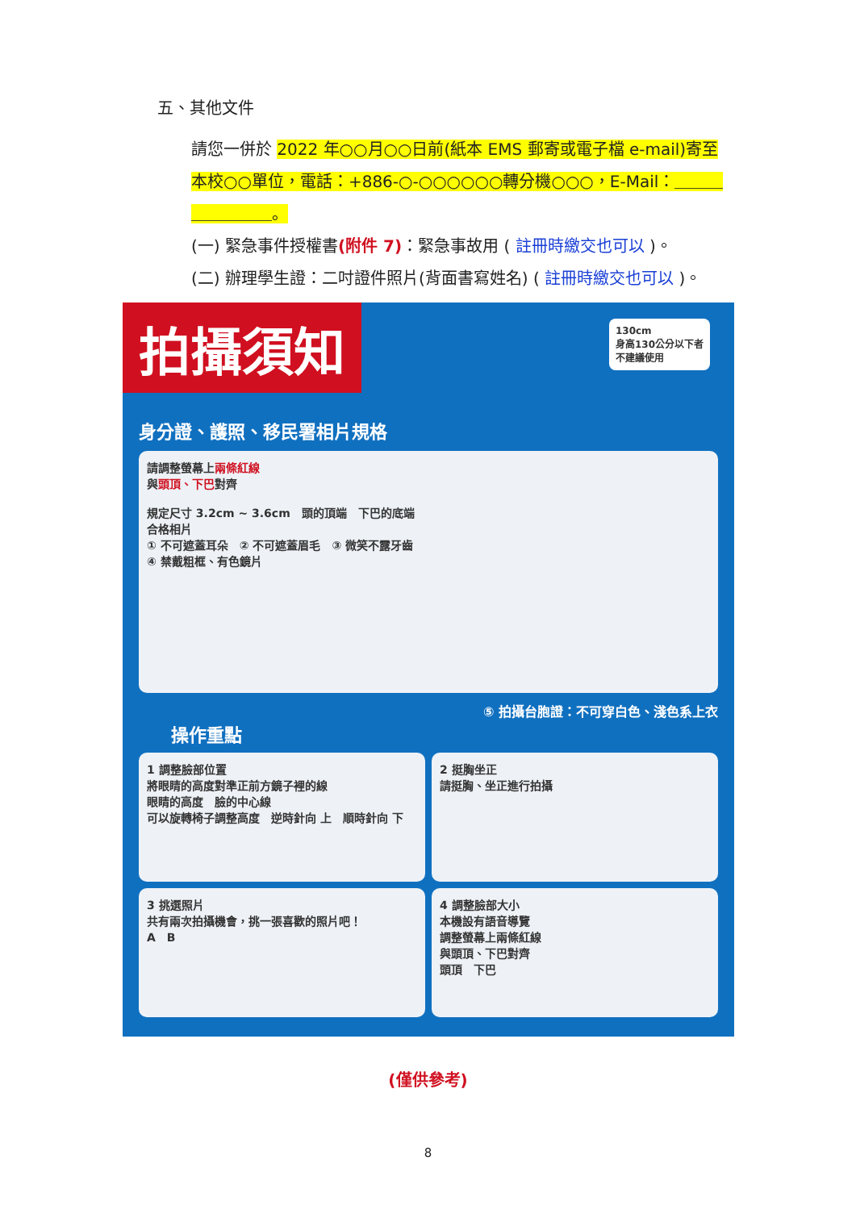五、其他文件
請您一併於 2022 年○○月○○日前(紙本 EMS 郵寄或電子檔 e-mail)寄至本校○○單位，電話：+886-○-○○○○○○轉分機○○○，E-Mail：＿＿＿＿＿＿＿＿。
(一) 緊急事件授權書(附件 7)：緊急事故用 ( 註冊時繳交也可以 )。
(二) 辦理學生證：二吋證件照片(背面書寫姓名) ( 註冊時繳交也可以 )。
拍攝須知
130cm
身高130公分以下者
不建議使用
身分證、護照、移民署相片規格
請調整螢幕上兩條紅線
與頭頂、下巴對齊
規定尺寸 3.2cm ~ 3.6cm　頭的頂端　下巴的底端
合格相片
① 不可遮蓋耳朵　② 不可遮蓋眉毛　③ 微笑不露牙齒
④ 禁戴粗框、有色鏡片
⑤ 拍攝台胞證：不可穿白色、淺色系上衣
操作重點
1 調整臉部位置
將眼睛的高度對準正前方鏡子裡的線
眼睛的高度　臉的中心線
可以旋轉椅子調整高度　逆時針向 上　順時針向 下
2 挺胸坐正
請挺胸、坐正進行拍攝
3 挑選照片
共有兩次拍攝機會，挑一張喜歡的照片吧！
A　B
4 調整臉部大小
本機設有語音導覽
調整螢幕上兩條紅線
與頭頂、下巴對齊
頭頂　下巴
(僅供參考)
8